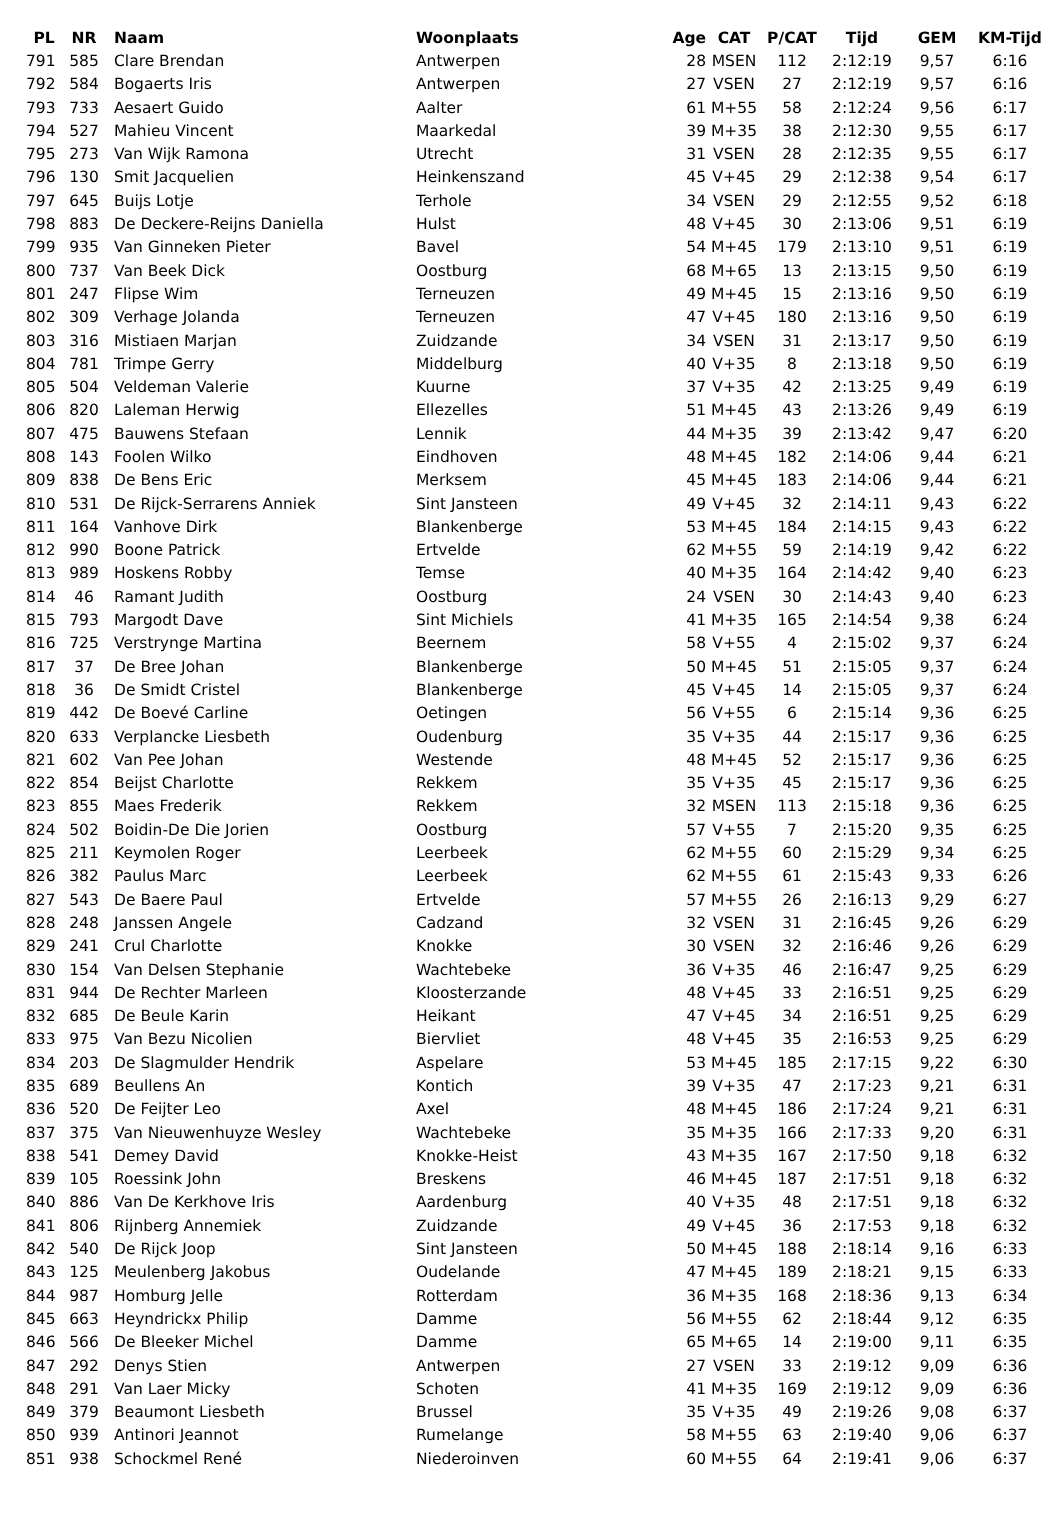| PL | NR | Naam | Woonplaats | Age | CAT | P/CAT | Tijd | GEM | KM-Tijd |
| --- | --- | --- | --- | --- | --- | --- | --- | --- | --- |
| 791 | 585 | Clare Brendan | Antwerpen | 28 | MSEN | 112 | 2:12:19 | 9,57 | 6:16 |
| 792 | 584 | Bogaerts Iris | Antwerpen | 27 | VSEN | 27 | 2:12:19 | 9,57 | 6:16 |
| 793 | 733 | Aesaert Guido | Aalter | 61 | M+55 | 58 | 2:12:24 | 9,56 | 6:17 |
| 794 | 527 | Mahieu Vincent | Maarkedal | 39 | M+35 | 38 | 2:12:30 | 9,55 | 6:17 |
| 795 | 273 | Van Wijk Ramona | Utrecht | 31 | VSEN | 28 | 2:12:35 | 9,55 | 6:17 |
| 796 | 130 | Smit Jacquelien | Heinkenszand | 45 | V+45 | 29 | 2:12:38 | 9,54 | 6:17 |
| 797 | 645 | Buijs Lotje | Terhole | 34 | VSEN | 29 | 2:12:55 | 9,52 | 6:18 |
| 798 | 883 | De Deckere-Reijns Daniella | Hulst | 48 | V+45 | 30 | 2:13:06 | 9,51 | 6:19 |
| 799 | 935 | Van Ginneken Pieter | Bavel | 54 | M+45 | 179 | 2:13:10 | 9,51 | 6:19 |
| 800 | 737 | Van Beek Dick | Oostburg | 68 | M+65 | 13 | 2:13:15 | 9,50 | 6:19 |
| 801 | 247 | Flipse Wim | Terneuzen | 49 | M+45 | 15 | 2:13:16 | 9,50 | 6:19 |
| 802 | 309 | Verhage Jolanda | Terneuzen | 47 | V+45 | 180 | 2:13:16 | 9,50 | 6:19 |
| 803 | 316 | Mistiaen Marjan | Zuidzande | 34 | VSEN | 31 | 2:13:17 | 9,50 | 6:19 |
| 804 | 781 | Trimpe Gerry | Middelburg | 40 | V+35 | 8 | 2:13:18 | 9,50 | 6:19 |
| 805 | 504 | Veldeman Valerie | Kuurne | 37 | V+35 | 42 | 2:13:25 | 9,49 | 6:19 |
| 806 | 820 | Laleman Herwig | Ellezelles | 51 | M+45 | 43 | 2:13:26 | 9,49 | 6:19 |
| 807 | 475 | Bauwens Stefaan | Lennik | 44 | M+35 | 39 | 2:13:42 | 9,47 | 6:20 |
| 808 | 143 | Foolen Wilko | Eindhoven | 48 | M+45 | 182 | 2:14:06 | 9,44 | 6:21 |
| 809 | 838 | De Bens Eric | Merksem | 45 | M+45 | 183 | 2:14:06 | 9,44 | 6:21 |
| 810 | 531 | De Rijck-Serrarens Anniek | Sint Jansteen | 49 | V+45 | 32 | 2:14:11 | 9,43 | 6:22 |
| 811 | 164 | Vanhove Dirk | Blankenberge | 53 | M+45 | 184 | 2:14:15 | 9,43 | 6:22 |
| 812 | 990 | Boone Patrick | Ertvelde | 62 | M+55 | 59 | 2:14:19 | 9,42 | 6:22 |
| 813 | 989 | Hoskens Robby | Temse | 40 | M+35 | 164 | 2:14:42 | 9,40 | 6:23 |
| 814 | 46 | Ramant Judith | Oostburg | 24 | VSEN | 30 | 2:14:43 | 9,40 | 6:23 |
| 815 | 793 | Margodt Dave | Sint Michiels | 41 | M+35 | 165 | 2:14:54 | 9,38 | 6:24 |
| 816 | 725 | Verstrynge Martina | Beernem | 58 | V+55 | 4 | 2:15:02 | 9,37 | 6:24 |
| 817 | 37 | De Bree Johan | Blankenberge | 50 | M+45 | 51 | 2:15:05 | 9,37 | 6:24 |
| 818 | 36 | De Smidt Cristel | Blankenberge | 45 | V+45 | 14 | 2:15:05 | 9,37 | 6:24 |
| 819 | 442 | De Boevé Carline | Oetingen | 56 | V+55 | 6 | 2:15:14 | 9,36 | 6:25 |
| 820 | 633 | Verplancke Liesbeth | Oudenburg | 35 | V+35 | 44 | 2:15:17 | 9,36 | 6:25 |
| 821 | 602 | Van Pee Johan | Westende | 48 | M+45 | 52 | 2:15:17 | 9,36 | 6:25 |
| 822 | 854 | Beijst Charlotte | Rekkem | 35 | V+35 | 45 | 2:15:17 | 9,36 | 6:25 |
| 823 | 855 | Maes Frederik | Rekkem | 32 | MSEN | 113 | 2:15:18 | 9,36 | 6:25 |
| 824 | 502 | Boidin-De Die Jorien | Oostburg | 57 | V+55 | 7 | 2:15:20 | 9,35 | 6:25 |
| 825 | 211 | Keymolen Roger | Leerbeek | 62 | M+55 | 60 | 2:15:29 | 9,34 | 6:25 |
| 826 | 382 | Paulus Marc | Leerbeek | 62 | M+55 | 61 | 2:15:43 | 9,33 | 6:26 |
| 827 | 543 | De Baere Paul | Ertvelde | 57 | M+55 | 26 | 2:16:13 | 9,29 | 6:27 |
| 828 | 248 | Janssen Angele | Cadzand | 32 | VSEN | 31 | 2:16:45 | 9,26 | 6:29 |
| 829 | 241 | Crul Charlotte | Knokke | 30 | VSEN | 32 | 2:16:46 | 9,26 | 6:29 |
| 830 | 154 | Van Delsen Stephanie | Wachtebeke | 36 | V+35 | 46 | 2:16:47 | 9,25 | 6:29 |
| 831 | 944 | De Rechter Marleen | Kloosterzande | 48 | V+45 | 33 | 2:16:51 | 9,25 | 6:29 |
| 832 | 685 | De Beule Karin | Heikant | 47 | V+45 | 34 | 2:16:51 | 9,25 | 6:29 |
| 833 | 975 | Van Bezu Nicolien | Biervliet | 48 | V+45 | 35 | 2:16:53 | 9,25 | 6:29 |
| 834 | 203 | De Slagmulder Hendrik | Aspelare | 53 | M+45 | 185 | 2:17:15 | 9,22 | 6:30 |
| 835 | 689 | Beullens An | Kontich | 39 | V+35 | 47 | 2:17:23 | 9,21 | 6:31 |
| 836 | 520 | De Feijter Leo | Axel | 48 | M+45 | 186 | 2:17:24 | 9,21 | 6:31 |
| 837 | 375 | Van Nieuwenhuyze Wesley | Wachtebeke | 35 | M+35 | 166 | 2:17:33 | 9,20 | 6:31 |
| 838 | 541 | Demey David | Knokke-Heist | 43 | M+35 | 167 | 2:17:50 | 9,18 | 6:32 |
| 839 | 105 | Roessink John | Breskens | 46 | M+45 | 187 | 2:17:51 | 9,18 | 6:32 |
| 840 | 886 | Van De Kerkhove Iris | Aardenburg | 40 | V+35 | 48 | 2:17:51 | 9,18 | 6:32 |
| 841 | 806 | Rijnberg Annemiek | Zuidzande | 49 | V+45 | 36 | 2:17:53 | 9,18 | 6:32 |
| 842 | 540 | De Rijck Joop | Sint Jansteen | 50 | M+45 | 188 | 2:18:14 | 9,16 | 6:33 |
| 843 | 125 | Meulenberg Jakobus | Oudelande | 47 | M+45 | 189 | 2:18:21 | 9,15 | 6:33 |
| 844 | 987 | Homburg Jelle | Rotterdam | 36 | M+35 | 168 | 2:18:36 | 9,13 | 6:34 |
| 845 | 663 | Heyndrickx Philip | Damme | 56 | M+55 | 62 | 2:18:44 | 9,12 | 6:35 |
| 846 | 566 | De Bleeker Michel | Damme | 65 | M+65 | 14 | 2:19:00 | 9,11 | 6:35 |
| 847 | 292 | Denys Stien | Antwerpen | 27 | VSEN | 33 | 2:19:12 | 9,09 | 6:36 |
| 848 | 291 | Van Laer Micky | Schoten | 41 | M+35 | 169 | 2:19:12 | 9,09 | 6:36 |
| 849 | 379 | Beaumont Liesbeth | Brussel | 35 | V+35 | 49 | 2:19:26 | 9,08 | 6:37 |
| 850 | 939 | Antinori Jeannot | Rumelange | 58 | M+55 | 63 | 2:19:40 | 9,06 | 6:37 |
| 851 | 938 | Schockmel René | Niederoinven | 60 | M+55 | 64 | 2:19:41 | 9,06 | 6:37 |